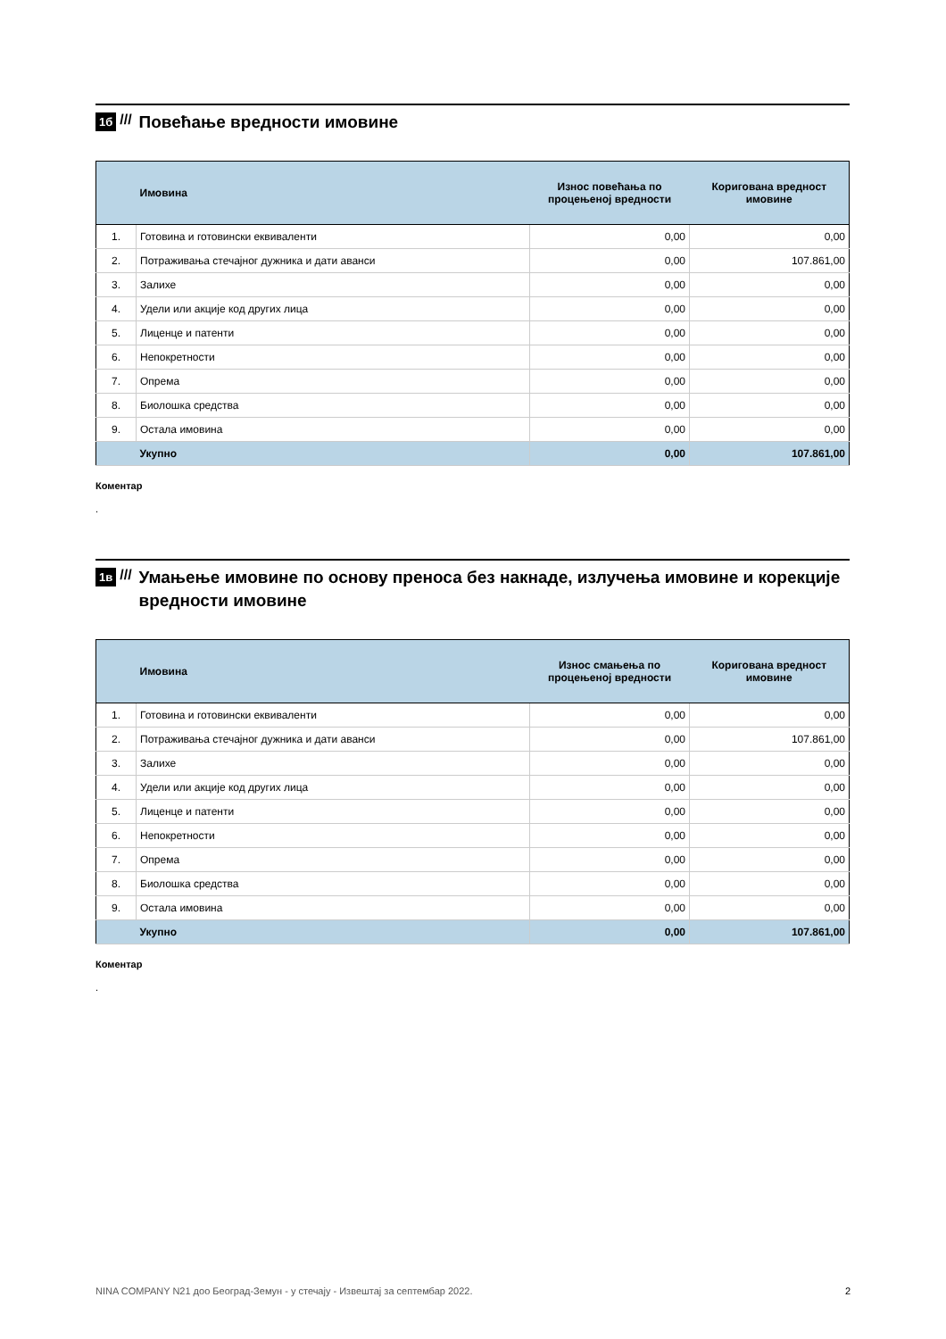1б ///
Повећање вредности имовине
| | Имовина | Износ повећања по процењеној вредности | Коригована вредност имовине |
| --- | --- | --- | --- |
| 1. | Готовина и готовински еквиваленти | 0,00 | 0,00 |
| 2. | Потраживања стечајног дужника и дати аванси | 0,00 | 107.861,00 |
| 3. | Залихе | 0,00 | 0,00 |
| 4. | Удели или акције код других лица | 0,00 | 0,00 |
| 5. | Лиценце и патенти | 0,00 | 0,00 |
| 6. | Непокретности | 0,00 | 0,00 |
| 7. | Опрема | 0,00 | 0,00 |
| 8. | Биолошка средства | 0,00 | 0,00 |
| 9. | Остала имовина | 0,00 | 0,00 |
| | Укупно | 0,00 | 107.861,00 |
Коментар
.
1в ///
Умањење имовине по основу преноса без накнаде, излучења имовине и корекције вредности имовине
| | Имовина | Износ смањења по процењеној вредности | Коригована вредност имовине |
| --- | --- | --- | --- |
| 1. | Готовина и готовински еквиваленти | 0,00 | 0,00 |
| 2. | Потраживања стечајног дужника и дати аванси | 0,00 | 107.861,00 |
| 3. | Залихе | 0,00 | 0,00 |
| 4. | Удели или акције код других лица | 0,00 | 0,00 |
| 5. | Лиценце и патенти | 0,00 | 0,00 |
| 6. | Непокретности | 0,00 | 0,00 |
| 7. | Опрема | 0,00 | 0,00 |
| 8. | Биолошка средства | 0,00 | 0,00 |
| 9. | Остала имовина | 0,00 | 0,00 |
| | Укупно | 0,00 | 107.861,00 |
Коментар
.
NINA COMPANY N21 доо Београд-Земун - у стечају - Извештај за септембар 2022. 2